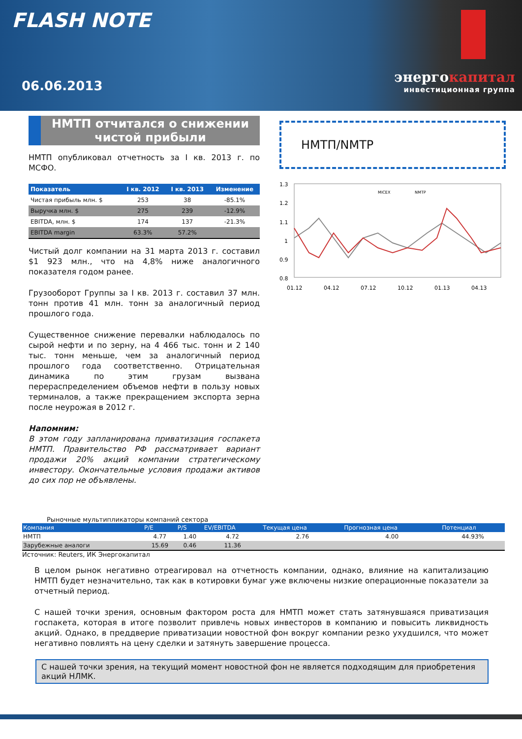FLASH NOTE
06.06.2013
энергокапитал
инвестиционная группа
НМТП отчитался о снижении чистой прибыли
НМТП опубликовал отчетность за I кв. 2013 г. по МСФО.
| Показатель | I кв. 2012 | I кв. 2013 | Изменение |
| --- | --- | --- | --- |
| Чистая прибыль млн. $ | 253 | 38 | -85.1% |
| Выручка млн. $ | 275 | 239 | -12.9% |
| EBITDA, млн. $ | 174 | 137 | -21.3% |
| EBITDA margin | 63.3% | 57.2% | |
Чистый долг компании на 31 марта 2013 г. составил $1 923 млн., что на 4,8% ниже аналогичного показателя годом ранее.
Грузооборот Группы за I кв. 2013 г. составил 37 млн. тонн против 41 млн. тонн за аналогичный период прошлого года.
Существенное снижение перевалки наблюдалось по сырой нефти и по зерну, на 4 466 тыс. тонн и 2 140 тыс. тонн меньше, чем за аналогичный период прошлого года соответственно. Отрицательная динамика по этим грузам вызвана перераспределением объемов нефти в пользу новых терминалов, а также прекращением экспорта зерна после неурожая в 2012 г.
Напомним:
В этом году запланирована приватизация госпакета НМТП. Правительство РФ рассматривает вариант продажи 20% акций компании стратегическому инвестору. Окончательные условия продажи активов до сих пор не объявлены.
НМТП/NMTP
1.3
1.2
1.1
1
0.9
0.8
01.12
04.12
07.12
10.12
01.13
04.13
MICEX
NMTP
Рыночные мультипликаторы компаний сектора
| Компания | P/E | P/S | EV/EBITDA | Текущая цена | Прогнозная цена | Потенциал |
| --- | --- | --- | --- | --- | --- | --- |
| НМТП | 4.77 | 1.40 | 4.72 | 2.76 | 4.00 | 44.93% |
| Зарубежные аналоги | 15.69 | 0.46 | 11.36 | | | |
Источник: Reuters, ИК Энергокапитал
В целом рынок негативно отреагировал на отчетность компании, однако, влияние на капитализацию НМТП будет незначительно, так как в котировки бумаг уже включены низкие операционные показатели за отчетный период.
С нашей точки зрения, основным фактором роста для НМТП может стать затянувшаяся приватизация госпакета, которая в итоге позволит привлечь новых инвесторов в компанию и повысить ликвидность акций. Однако, в преддверие приватизации новостной фон вокруг компании резко ухудшился, что может негативно повлиять на цену сделки и затянуть завершение процесса.
С нашей точки зрения, на текущий момент новостной фон не является подходящим для приобретения акций НЛМК.